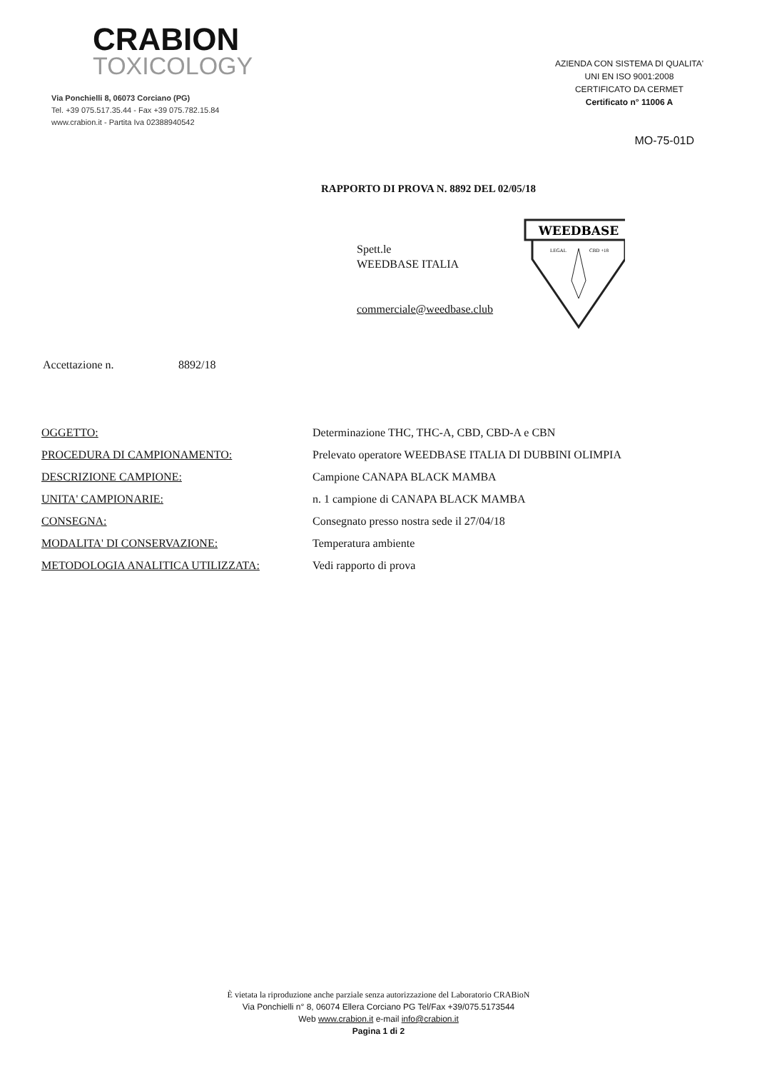CRABION
TOXICOLOGY
Via Ponchielli 8, 06073 Corciano (PG)
Tel. +39 075.517.35.44 - Fax +39 075.782.15.84
www.crabion.it - Partita Iva 02388940542
AZIENDA CON SISTEMA DI QUALITA'
UNI EN ISO 9001:2008
CERTIFICATO DA CERMET
Certificato n° 11006 A
MO-75-01D
RAPPORTO DI PROVA N. 8892 DEL 02/05/18
Spett.le
WEEDBASE ITALIA
commerciale@weedbase.club
WEEDBASE
LEGAL
CBD +18
Accettazione n. 8892/18
| OGGETTO: | Determinazione THC, THC-A, CBD, CBD-A e CBN |
| PROCEDURA DI CAMPIONAMENTO: | Prelevato operatore WEEDBASE ITALIA DI DUBBINI OLIMPIA |
| DESCRIZIONE CAMPIONE: | Campione CANAPA BLACK MAMBA |
| UNITA' CAMPIONARIE: | n. 1 campione di CANAPA BLACK MAMBA |
| CONSEGNA: | Consegnato presso nostra sede il 27/04/18 |
| MODALITA' DI CONSERVAZIONE: | Temperatura ambiente |
| METODOLOGIA ANALITICA UTILIZZATA: | Vedi rapporto di prova |
È vietata la riproduzione anche parziale senza autorizzazione del Laboratorio CRABioN
Via Ponchielli n° 8, 06074 Ellera Corciano PG Tel/Fax +39/075.5173544
Web www.crabion.it e-mail info@crabion.it
Pagina 1 di 2